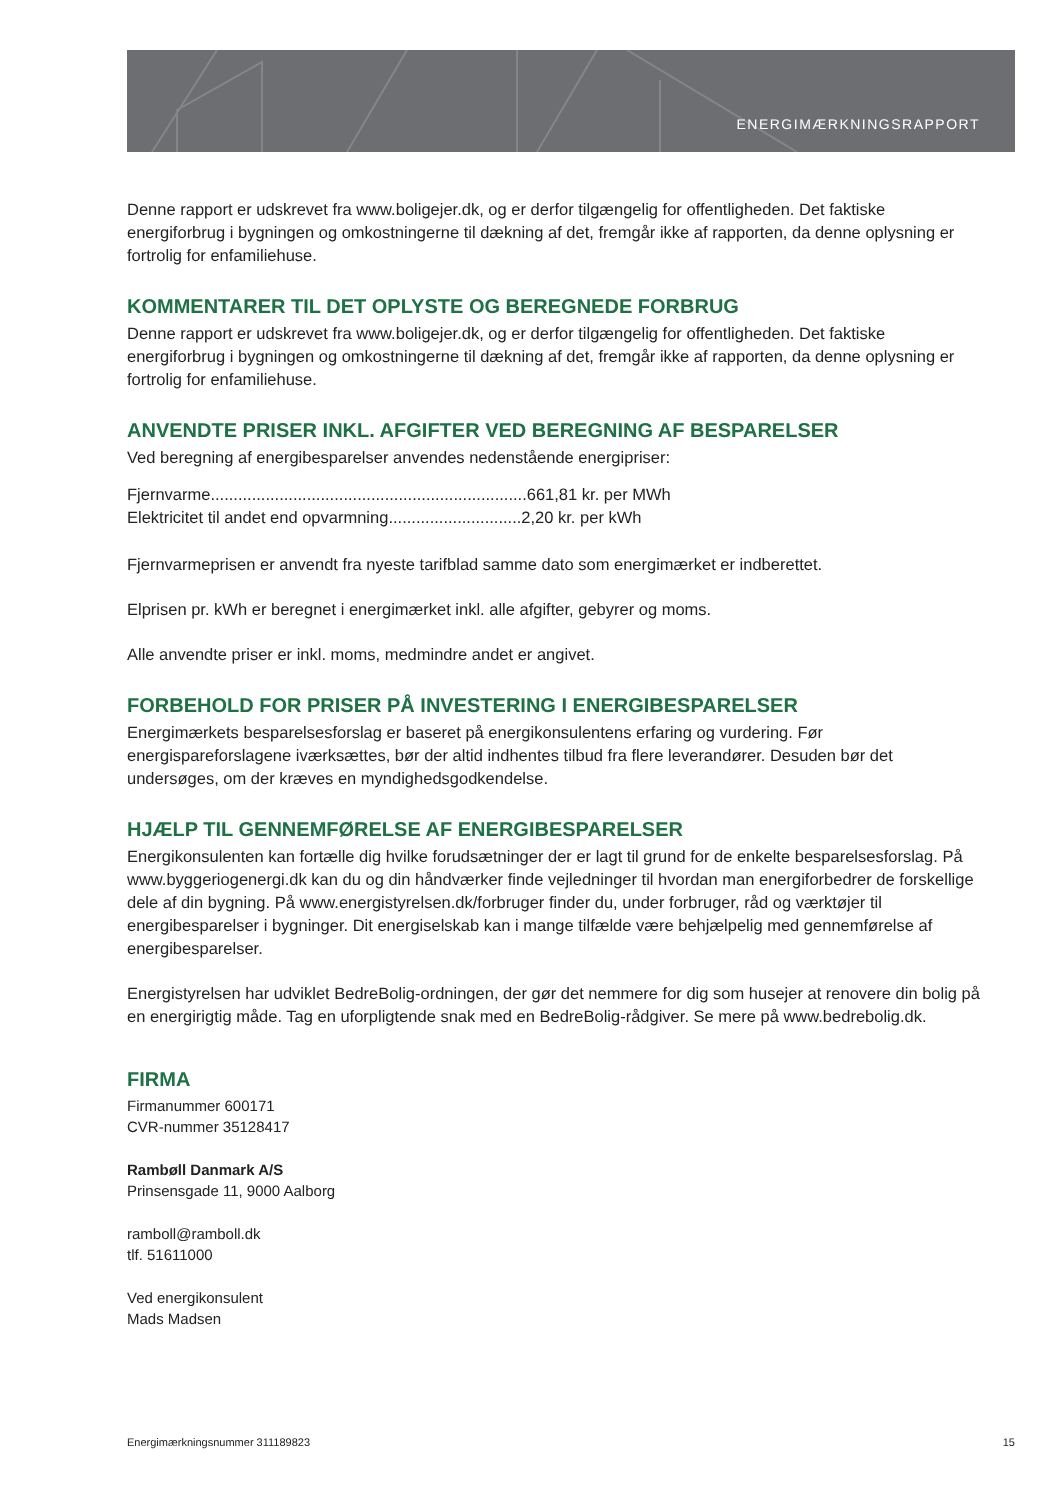ENERGIMÆRKNINGSRAPPORT
Denne rapport er udskrevet fra www.boligejer.dk, og er derfor tilgængelig for offentligheden. Det faktiske energiforbrug i bygningen og omkostningerne til dækning af det, fremgår ikke af rapporten, da denne oplysning er fortrolig for enfamiliehuse.
KOMMENTARER TIL DET OPLYSTE OG BEREGNEDE FORBRUG
Denne rapport er udskrevet fra www.boligejer.dk, og er derfor tilgængelig for offentligheden. Det faktiske energiforbrug i bygningen og omkostningerne til dækning af det, fremgår ikke af rapporten, da denne oplysning er fortrolig for enfamiliehuse.
ANVENDTE PRISER INKL. AFGIFTER VED BEREGNING AF BESPARELSER
Ved beregning af energibesparelser anvendes nedenstående energipriser:
Fjernvarme.....................................................................661,81 kr. per MWh
Elektricitet til andet end opvarmning.............................2,20 kr. per kWh
Fjernvarmeprisen er anvendt fra nyeste tarifblad samme dato som energimærket er indberettet.
Elprisen pr. kWh er beregnet i energimærket inkl. alle afgifter, gebyrer og moms.
Alle anvendte priser er inkl. moms, medmindre andet er angivet.
FORBEHOLD FOR PRISER PÅ INVESTERING I ENERGIBESPARELSER
Energimærkets besparelsesforslag er baseret på energikonsulentens erfaring og vurdering. Før energispareforslagene iværksættes, bør der altid indhentes tilbud fra flere leverandører. Desuden bør det undersøges, om der kræves en myndighedsgodkendelse.
HJÆLP TIL GENNEMFØRELSE AF ENERGIBESPARELSER
Energikonsulenten kan fortælle dig hvilke forudsætninger der er lagt til grund for de enkelte besparelsesforslag. På www.byggeriogenergi.dk kan du og din håndværker finde vejledninger til hvordan man energiforbedrer de forskellige dele af din bygning. På www.energistyrelsen.dk/forbruger finder du, under forbruger, råd og værktøjer til energibesparelser i bygninger. Dit energiselskab kan i mange tilfælde være behjælpelig med gennemførelse af energibesparelser.
Energistyrelsen har udviklet BedreBolig-ordningen, der gør det nemmere for dig som husejer at renovere din bolig på en energirigtig måde. Tag en uforpligtende snak med en BedreBolig-rådgiver. Se mere på www.bedrebolig.dk.
FIRMA
Firmanummer 600171
CVR-nummer 35128417
Rambøll Danmark A/S
Prinsensgade 11, 9000 Aalborg
ramboll@ramboll.dk
tlf. 51611000
Ved energikonsulent
Mads Madsen
Energimærkningsnummer 311189823 15